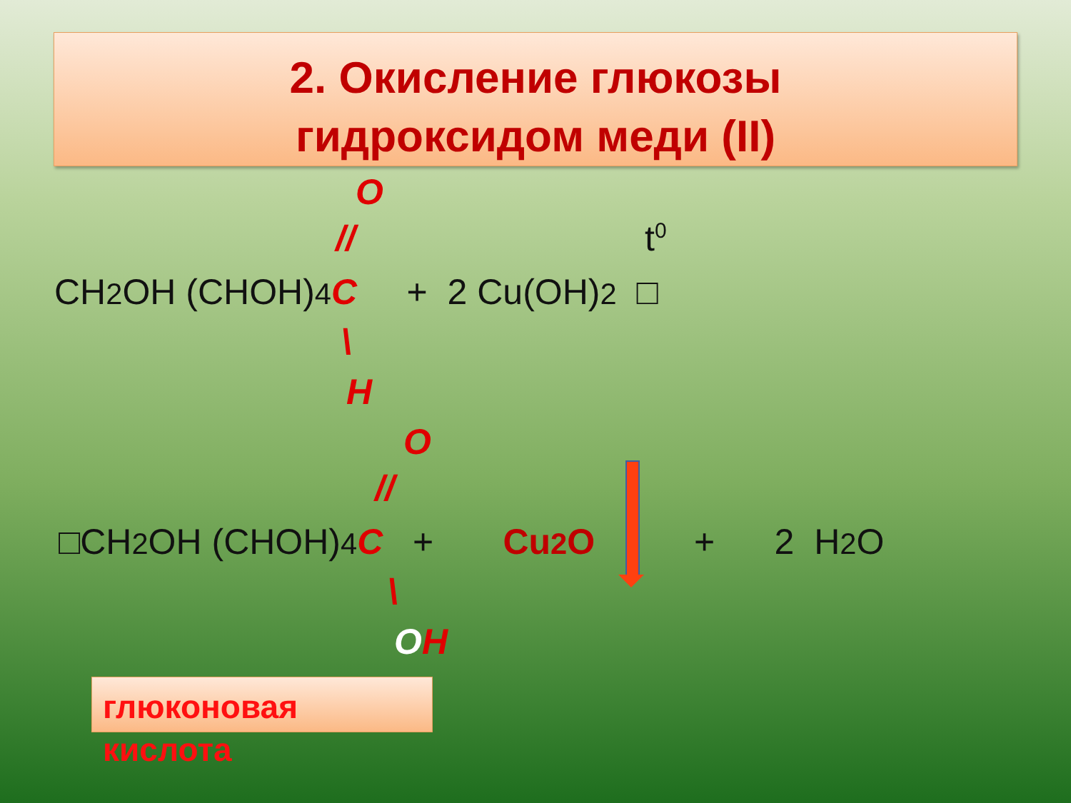2. Окисление глюкозы
гидроксидом меди (II)
O
//
t<sup>0</sup>
CH2 OH (CHOH)4 C + 2 Cu(OH)2 □
\
H
O
//
□CH2 OH (CHOH)4 C + Cu2 O + 2 H2 O
\
OH
глюконовая
кислота